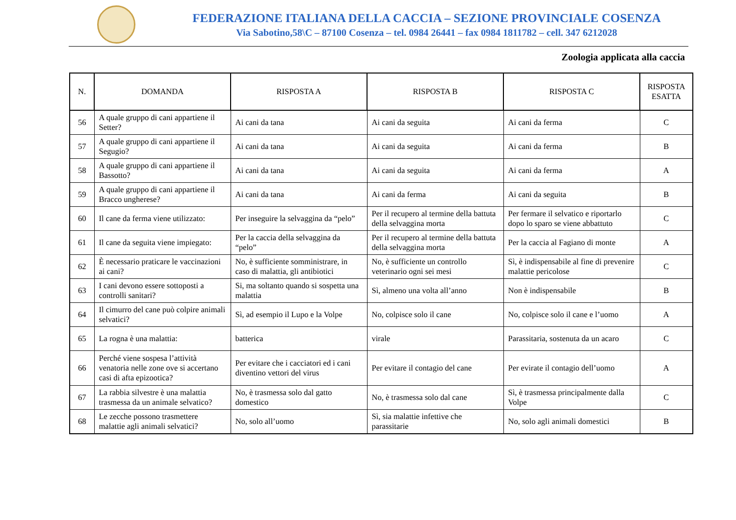FEDERAZIONE ITALIANA DELLA CACCIA – SEZIONE PROVINCIALE COSENZA
Via Sabotino,58\C – 87100 Cosenza – tel. 0984 26441 – fax 0984 1811782 – cell. 347 6212028
Zoologia applicata alla caccia
| N. | DOMANDA | RISPOSTA A | RISPOSTA B | RISPOSTA C | RISPOSTA ESATTA |
| --- | --- | --- | --- | --- | --- |
| 56 | A quale gruppo di cani appartiene il Setter? | Ai cani da tana | Ai cani da seguita | Ai cani da ferma | C |
| 57 | A quale gruppo di cani appartiene il Segugio? | Ai cani da tana | Ai cani da seguita | Ai cani da ferma | B |
| 58 | A quale gruppo di cani appartiene il Bassotto? | Ai cani da tana | Ai cani da seguita | Ai cani da ferma | A |
| 59 | A quale gruppo di cani appartiene il Bracco ungherese? | Ai cani da tana | Ai cani da ferma | Ai cani da seguita | B |
| 60 | Il cane da ferma viene utilizzato: | Per inseguire la selvaggina da “pelo” | Per il recupero al termine della battuta della selvaggina morta | Per fermare il selvatico e riportarlo dopo lo sparo se viene abbattuto | C |
| 61 | Il cane da seguita viene impiegato: | Per la caccia della selvaggina da “pelo” | Per il recupero al termine della battuta della selvaggina morta | Per la caccia al Fagiano di monte | A |
| 62 | È necessario praticare le vaccinazioni ai cani? | No, è sufficiente somministrare, in caso di malattia, gli antibiotici | No, è sufficiente un controllo veterinario ogni sei mesi | Sì, è indispensabile al fine di prevenire malattie pericolose | C |
| 63 | I cani devono essere sottoposti a controlli sanitari? | Si, ma soltanto quando si sospetta una malattia | Sì, almeno una volta all’anno | Non è indispensabile | B |
| 64 | Il cimurro del cane può colpire animali selvatici? | Sì, ad esempio il Lupo e la Volpe | No, colpisce solo il cane | No, colpisce solo il cane e l’uomo | A |
| 65 | La rogna è una malattia: | batterica | virale | Parassitaria, sostenuta da un acaro | C |
| 66 | Perché viene sospesa l’attività venatoria nelle zone ove si accertano casi di afta epizootica? | Per evitare che i cacciatori ed i cani diventino vettori del virus | Per evitare il contagio del cane | Per evirate il contagio dell’uomo | A |
| 67 | La rabbia silvestre è una malattia trasmessa da un animale selvatico? | No, è trasmessa solo dal gatto domestico | No, è trasmessa solo dal cane | Sì, è trasmessa principalmente dalla Volpe | C |
| 68 | Le zecche possono trasmettere malattie agli animali selvatici? | No, solo all’uomo | Sì, sia malattie infettive che parassitarie | No, solo agli animali domestici | B |